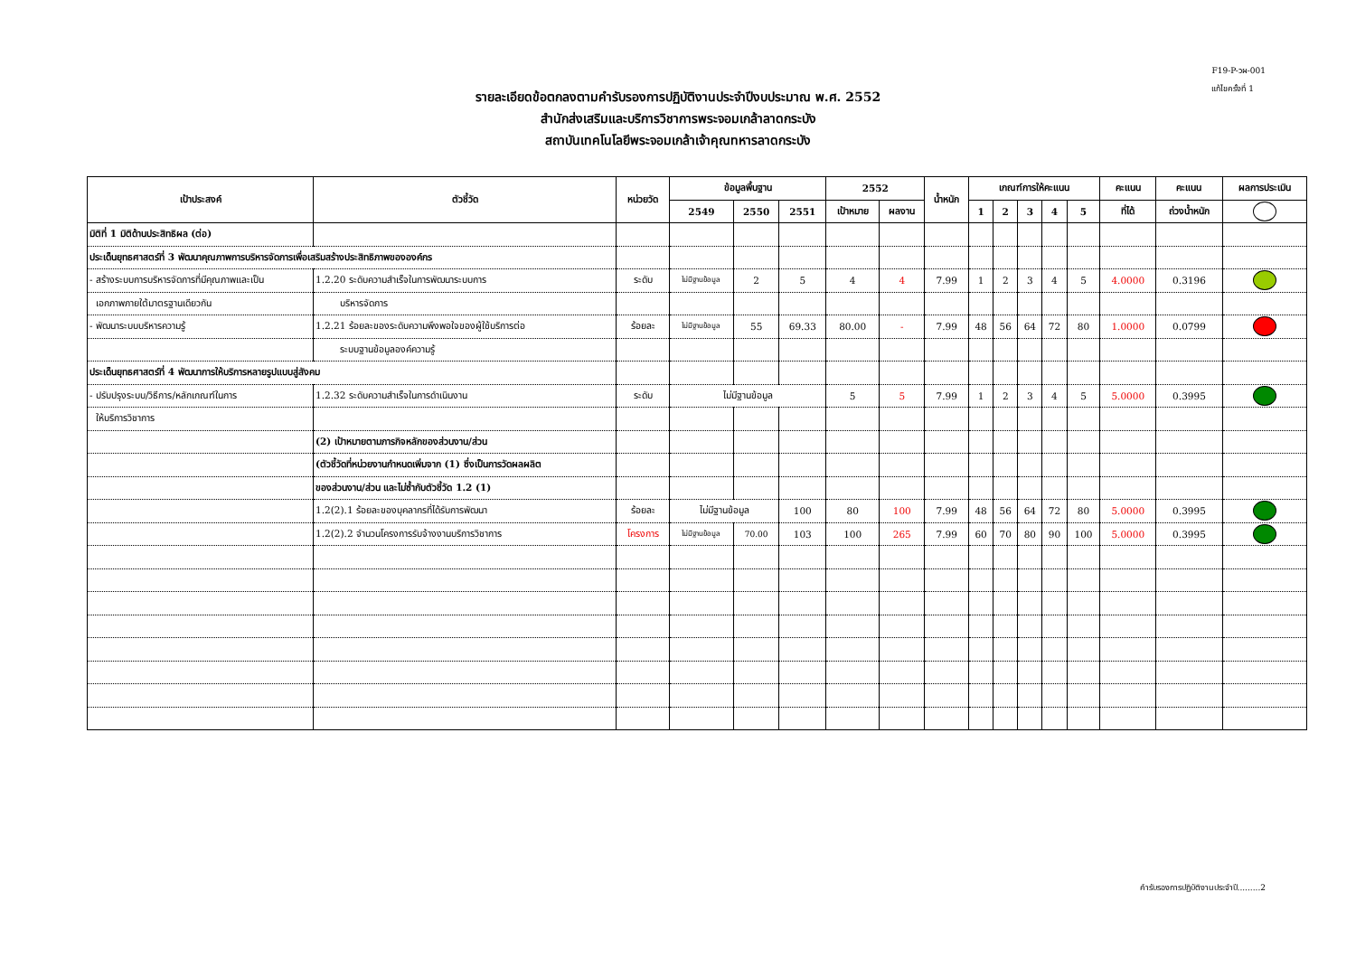F19-P-วผ-001
แก้ไขครั้งที่ 1
รายละเอียดข้อตกลงตามคำรับรองการปฏิบัติงานประจำปีงบประมาณ พ.ศ. 2552
สำนักส่งเสริมและบริการวิชาการพระจอมเกล้าลาดกระบัง
สถาบันเทคโนโลยีพระจอมเกล้าเจ้าคุณทหารลาดกระบัง
| เป้าประสงค์ | ตัวชี้วัด | หน่วยวัด | ข้อมูลพื้นฐาน | | | 2552 | | น้ำหนัก | เกณฑ์การให้คะแนน | | | | | คะแนน | คะแนน | ผลการประเมิน |
| --- | --- | --- | --- | --- | --- | --- | --- | --- | --- | --- | --- | --- | --- | --- | --- | --- |
| | | | 2549 | 2550 | 2551 | เป้าหมาย | ผลงาน | | 1 | 2 | 3 | 4 | 5 | ที่ได้ | ถ่วงน้ำหนัก | |
| มิติที่ 1 มิติด้านประสิทธิผล (ต่อ) | | | | | | | | | | | | | | | | |
| ประเด็นยุทธศาสตร์ที่ 3 พัฒนาคุณภาพการบริหารจัดการเพื่อเสริมสร้างประสิทธิภาพขององค์กร | | | | | | | | | | | | | | | | |
| - สร้างระบบการบริหารจัดการที่มีคุณภาพและเป็น | 1.2.20 ระดับความสำเร็จในการพัฒนาระบบการ | ระดับ | ไม่มีฐานข้อมูล | 2 | 5 | 4 | 4 | 7.99 | 1 | 2 | 3 | 4 | 5 | 4.0000 | 0.3196 | |
| เอกภาพภายใต้มาตรฐานเดียวกัน | บริหารจัดการ | | | | | | | | | | | | | | | |
| - พัฒนาระบบบริหารความรู้ | 1.2.21 ร้อยละของระดับความพึงพอใจของผู้ใช้บริการต่อ | ร้อยละ | ไม่มีฐานข้อมูล | 55 | 69.33 | 80.00 | - | 7.99 | 48 | 56 | 64 | 72 | 80 | 1.0000 | 0.0799 | |
| | ระบบฐานข้อมูลองค์ความรู้ | | | | | | | | | | | | | | | |
| ประเด็นยุทธศาสตร์ที่ 4 พัฒนาการให้บริการหลายรูปแบบสู่สังคม | | | | | | | | | | | | | | | | |
| - ปรับปรุงระบบ/วิธีการ/หลักเกณฑ์ในการ | 1.2.32 ระดับความสำเร็จในการดำเนินงาน | ระดับ | ไม่มีฐานข้อมูล | | | 5 | 5 | 7.99 | 1 | 2 | 3 | 4 | 5 | 5.0000 | 0.3995 | |
| ให้บริการวิชาการ | | | | | | | | | | | | | | | | |
| | (2) เป้าหมายตามภารกิจหลักของส่วนงาน/ส่วน | | | | | | | | | | | | | | | |
| | (ตัวชี้วัดที่หน่วยงานกำหนดเพิ่มจาก (1) ซึ่งเป็นการวัดผลผลิต | | | | | | | | | | | | | | | |
| | ของส่วนงาน/ส่วน และไม่ซ้ำกับตัวชี้วัด 1.2 (1) | | | | | | | | | | | | | | | |
| | 1.2(2).1 ร้อยละของบุคลากรที่ได้รับการพัฒนา | ร้อยละ | ไม่มีฐานข้อมูล | | 100 | 80 | 100 | 7.99 | 48 | 56 | 64 | 72 | 80 | 5.0000 | 0.3995 | |
| | 1.2(2).2 จำนวนโครงการรับจ้างงานบริการวิชาการ | โครงการ | ไม่มีฐานข้อมูล | 70.00 | 103 | 100 | 265 | 7.99 | 60 | 70 | 80 | 90 | 100 | 5.0000 | 0.3995 | |
คำรับรองการปฏิบัติงานประจำปี.........2